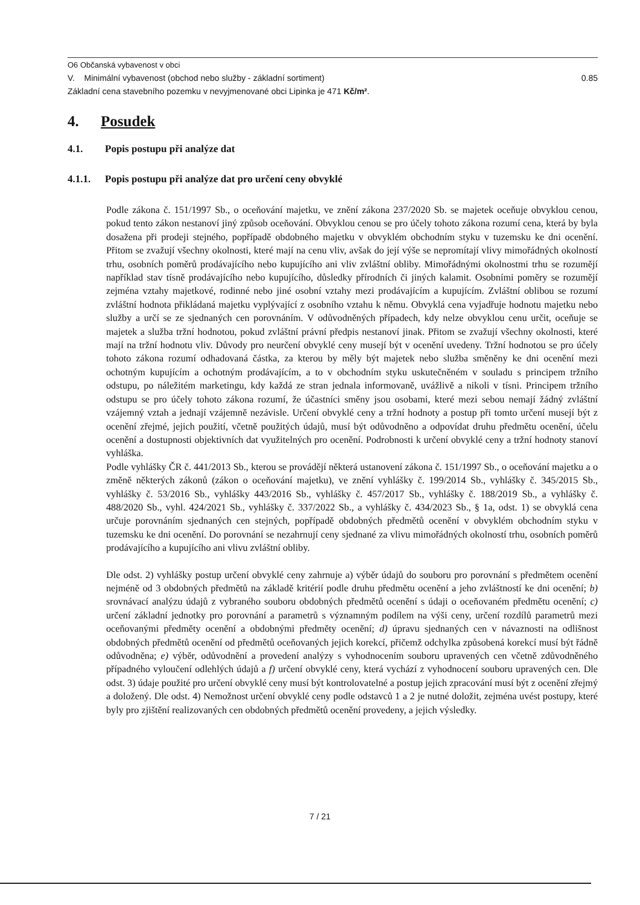O6 Občanská vybavenost v obci
V. Minimální vybavenost (obchod nebo služby - základní sortiment) 0.85
Základní cena stavebního pozemku v nevyjmenované obci Lipinka je 471 Kč/m².
4. Posudek
4.1. Popis postupu při analýze dat
4.1.1. Popis postupu při analýze dat pro určení ceny obvyklé
Podle zákona č. 151/1997 Sb., o oceňování majetku, ve znění zákona 237/2020 Sb. se majetek oceňuje obvyklou cenou, pokud tento zákon nestanoví jiný způsob oceňování. Obvyklou cenou se pro účely tohoto zákona rozumí cena, která by byla dosažena při prodeji stejného, popřípadě obdobného majetku v obvyklém obchodním styku v tuzemsku ke dni ocenění. Přitom se zvažují všechny okolnosti, které mají na cenu vliv, avšak do její výše se nepromítají vlivy mimořádných okolností trhu, osobních poměrů prodávajícího nebo kupujícího ani vliv zvláštní obliby. Mimořádnými okolnostmi trhu se rozumějí například stav tísně prodávajícího nebo kupujícího, důsledky přírodních či jiných kalamit. Osobními poměry se rozumějí zejména vztahy majetkové, rodinné nebo jiné osobní vztahy mezi prodávajícím a kupujícím. Zvláštní oblibou se rozumí zvláštní hodnota přikládaná majetku vyplývající z osobního vztahu k němu. Obvyklá cena vyjadřuje hodnotu majetku nebo služby a určí se ze sjednaných cen porovnáním. V odůvodněných případech, kdy nelze obvyklou cenu určit, oceňuje se majetek a služba tržní hodnotou, pokud zvláštní právní předpis nestanoví jinak. Přitom se zvažují všechny okolnosti, které mají na tržní hodnotu vliv. Důvody pro neurčení obvyklé ceny musejí být v ocenění uvedeny. Tržní hodnotou se pro účely tohoto zákona rozumí odhadovaná částka, za kterou by měly být majetek nebo služba směněny ke dni ocenění mezi ochotným kupujícím a ochotným prodávajícím, a to v obchodním styku uskutečněném v souladu s principem tržního odstupu, po náležitém marketingu, kdy každá ze stran jednala informovaně, uvážlivě a nikoli v tísni. Principem tržního odstupu se pro účely tohoto zákona rozumí, že účastníci směny jsou osobami, které mezi sebou nemají žádný zvláštní vzájemný vztah a jednají vzájemně nezávisle. Určení obvyklé ceny a tržní hodnoty a postup při tomto určení musejí být z ocenění zřejmé, jejich použití, včetně použitých údajů, musí být odůvodněno a odpovídat druhu předmětu ocenění, účelu ocenění a dostupnosti objektivních dat využitelných pro ocenění. Podrobnosti k určení obvyklé ceny a tržní hodnoty stanoví vyhláška.
Podle vyhlášky ČR č. 441/2013 Sb., kterou se provádějí některá ustanovení zákona č. 151/1997 Sb., o oceňování majetku a o změně některých zákonů (zákon o oceňování majetku), ve znění vyhlášky č. 199/2014 Sb., vyhlášky č. 345/2015 Sb., vyhlášky č. 53/2016 Sb., vyhlášky 443/2016 Sb., vyhlášky č. 457/2017 Sb., vyhlášky č. 188/2019 Sb., a vyhlášky č. 488/2020 Sb., vyhl. 424/2021 Sb., vyhlášky č. 337/2022 Sb., a vyhlášky č. 434/2023 Sb., § 1a, odst. 1) se obvyklá cena určuje porovnáním sjednaných cen stejných, popřípadě obdobných předmětů ocenění v obvyklém obchodním styku v tuzemsku ke dni ocenění. Do porovnání se nezahrnují ceny sjednané za vlivu mimořádných okolností trhu, osobních poměrů prodávajícího a kupujícího ani vlivu zvláštní obliby.
Dle odst. 2) vyhlášky postup určení obvyklé ceny zahrnuje a) výběr údajů do souboru pro porovnání s předmětem ocenění nejméně od 3 obdobných předmětů na základě kritérií podle druhu předmětu ocenění a jeho zvláštností ke dni ocenění; b) srovnávací analýzu údajů z vybraného souboru obdobných předmětů ocenění s údaji o oceňovaném předmětu ocenění; c) určení základní jednotky pro porovnání a parametrů s významným podílem na výši ceny, určení rozdílů parametrů mezi oceňovanými předměty ocenění a obdobnými předměty ocenění; d) úpravu sjednaných cen v návaznosti na odlišnost obdobných předmětů ocenění od předmětů oceňovaných jejich korekcí, přičemž odchylka způsobená korekcí musí být řádně odůvodněna; e) výběr, odůvodnění a provedení analýzy s vyhodnocením souboru upravených cen včetně zdůvodněného případného vyloučení odlehlých údajů a f) určení obvyklé ceny, která vychází z vyhodnocení souboru upravených cen. Dle odst. 3) údaje použité pro určení obvyklé ceny musí být kontrolovatelné a postup jejich zpracování musí být z ocenění zřejmý a doložený. Dle odst. 4) Nemožnost určení obvyklé ceny podle odstavců 1 a 2 je nutné doložit, zejména uvést postupy, které byly pro zjištění realizovaných cen obdobných předmětů ocenění provedeny, a jejich výsledky.
7 / 21